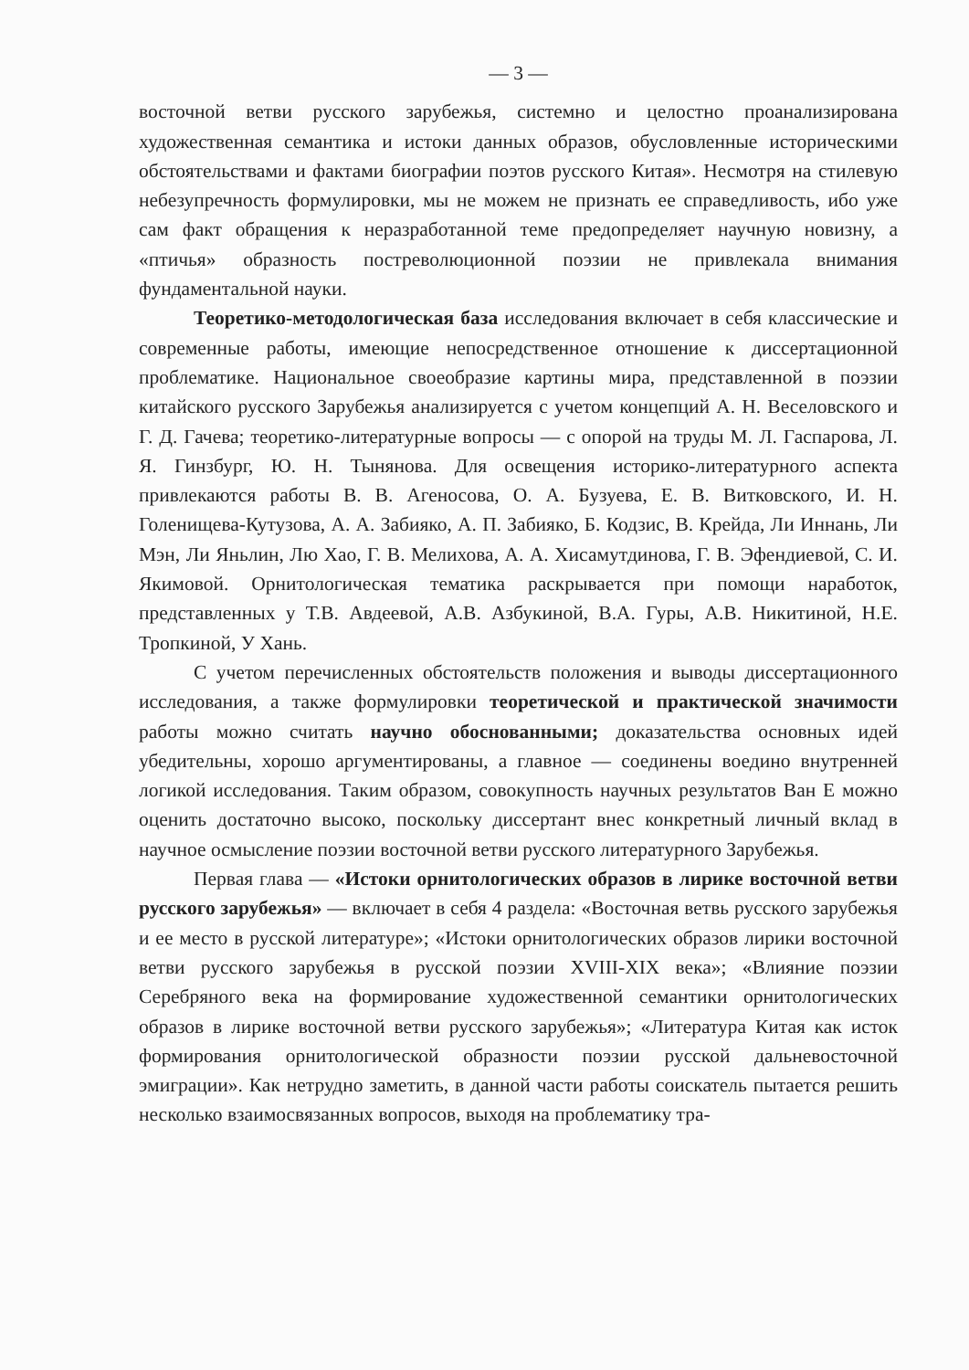— 3 —
восточной ветви русского зарубежья, системно и целостно проанализирована художественная семантика и истоки данных образов, обусловленные историческими обстоятельствами и фактами биографии поэтов русского Китая». Несмотря на стилевую небезупречность формулировки, мы не можем не признать ее справедливость, ибо уже сам факт обращения к неразработанной теме предопределяет научную новизну, а «птичья» образность постреволюционной поэзии не привлекала внимания фундаментальной науки.
Теоретико-методологическая база исследования включает в себя классические и современные работы, имеющие непосредственное отношение к диссертационной проблематике. Национальное своеобразие картины мира, представленной в поэзии китайского русского Зарубежья анализируется с учетом концепций А. Н. Веселовского и Г. Д. Гачева; теоретико-литературные вопросы — с опорой на труды М. Л. Гаспарова, Л. Я. Гинзбург, Ю. Н. Тынянова. Для освещения историко-литературного аспекта привлекаются работы В. В. Агеносова, О. А. Бузуева, Е. В. Витковского, И. Н. Голенищева-Кутузова, А. А. Забияко, А. П. Забияко, Б. Кодзис, В. Крейда, Ли Иннань, Ли Мэн, Ли Яньлин, Лю Хао, Г. В. Мелихова, А. А. Хисамутдинова, Г. В. Эфендиевой, С. И. Якимовой. Орнитологическая тематика раскрывается при помощи наработок, представленных у Т.В. Авдеевой, А.В. Азбукиной, В.А. Гуры, А.В. Никитиной, Н.Е. Тропкиной, У Хань.
С учетом перечисленных обстоятельств положения и выводы диссертационного исследования, а также формулировки теоретической и практической значимости работы можно считать научно обоснованными; доказательства основных идей убедительны, хорошо аргументированы, а главное — соединены воедино внутренней логикой исследования. Таким образом, совокупность научных результатов Ван Е можно оценить достаточно высоко, поскольку диссертант внес конкретный личный вклад в научное осмысление поэзии восточной ветви русского литературного Зарубежья.
Первая глава — «Истоки орнитологических образов в лирике восточной ветви русского зарубежья» — включает в себя 4 раздела: «Восточная ветвь русского зарубежья и ее место в русской литературе»; «Истоки орнитологических образов лирики восточной ветви русского зарубежья в русской поэзии XVIII-XIX века»; «Влияние поэзии Серебряного века на формирование художественной семантики орнитологических образов в лирике восточной ветви русского зарубежья»; «Литература Китая как исток формирования орнитологической образности поэзии русской дальневосточной эмиграции». Как нетрудно заметить, в данной части работы соискатель пытается решить несколько взаимосвязанных вопросов, выходя на проблематику тра-